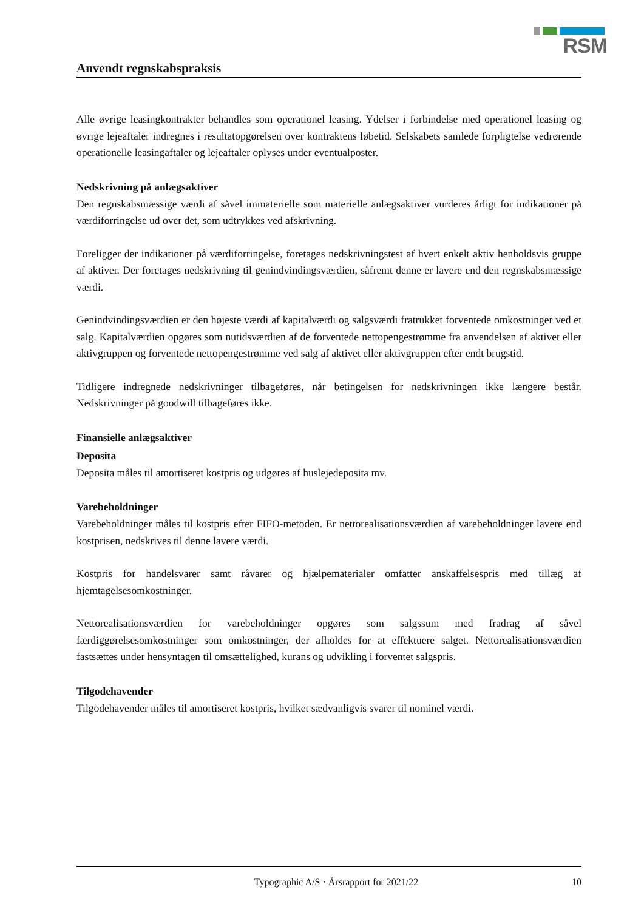RSM
Anvendt regnskabspraksis
Alle øvrige leasingkontrakter behandles som operationel leasing. Ydelser i forbindelse med operationel leasing og øvrige lejeaftaler indregnes i resultatopgørelsen over kontraktens løbetid. Selskabets samlede forpligtelse vedrørende operationelle leasingaftaler og lejeaftaler oplyses under eventualposter.
Nedskrivning på anlægsaktiver
Den regnskabsmæssige værdi af såvel immaterielle som materielle anlægsaktiver vurderes årligt for indikationer på værdiforringelse ud over det, som udtrykkes ved afskrivning.
Foreligger der indikationer på værdiforringelse, foretages nedskrivningstest af hvert enkelt aktiv henholdsvis gruppe af aktiver. Der foretages nedskrivning til genindvindingsværdien, såfremt denne er lavere end den regnskabsmæssige værdi.
Genindvindingsværdien er den højeste værdi af kapitalværdi og salgsværdi fratrukket forventede omkostninger ved et salg. Kapitalværdien opgøres som nutidsværdien af de forventede nettopengestrømme fra anvendelsen af aktivet eller aktivgruppen og forventede nettopengestrømme ved salg af aktivet eller aktivgruppen efter endt brugstid.
Tidligere indregnede nedskrivninger tilbageføres, når betingelsen for nedskrivningen ikke længere består. Nedskrivninger på goodwill tilbageføres ikke.
Finansielle anlægsaktiver
Deposita
Deposita måles til amortiseret kostpris og udgøres af huslejedeposita mv.
Varebeholdninger
Varebeholdninger måles til kostpris efter FIFO-metoden. Er nettorealisationsværdien af varebeholdninger lavere end kostprisen, nedskrives til denne lavere værdi.
Kostpris for handelsvarer samt råvarer og hjælpematerialer omfatter anskaffelsespris med tillæg af hjemtagelsesomkostninger.
Nettorealisationsværdien for varebeholdninger opgøres som salgssum med fradrag af såvel færdiggørelsesomkostninger som omkostninger, der afholdes for at effektuere salget. Nettorealisationsværdien fastsættes under hensyntagen til omsættelighed, kurans og udvikling i forventet salgspris.
Tilgodehavender
Tilgodehavender måles til amortiseret kostpris, hvilket sædvanligvis svarer til nominel værdi.
Typographic A/S · Årsrapport for 2021/22 10